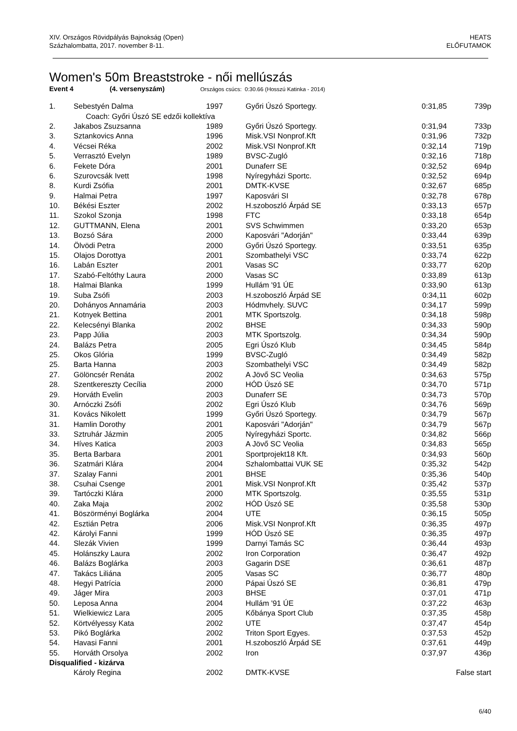XIV. Országos Rövidpályás Bajnokság (Open)
Százhalombatta, 2017. november 8-11.
HEATS
ELŐFUTAMOK
Women's 50m Breaststroke - női mellúszás
Event 4 (4. versenyszám) Országos csúcs: 0:30.66 (Hosszú Katinka - 2014)
| 1. | Sebestyén Dalma | 1997 | Győri Úszó Sportegy. | 0:31,85 | 739p |
| | Coach: Győri Úszó SE edzői kollektíva | | | | |
| 2. | Jakabos Zsuzsanna | 1989 | Győri Úszó Sportegy. | 0:31,94 | 733p |
| 3. | Sztankovics Anna | 1996 | Misk.VSI Nonprof.Kft | 0:31,96 | 732p |
| 4. | Vécsei Réka | 2002 | Misk.VSI Nonprof.Kft | 0:32,14 | 719p |
| 5. | Verrasztó Evelyn | 1989 | BVSC-Zugló | 0:32,16 | 718p |
| 6. | Fekete Dóra | 2001 | Dunaferr SE | 0:32,52 | 694p |
| 6. | Szurovcsák Ivett | 1998 | Nyíregyházi Sportc. | 0:32,52 | 694p |
| 8. | Kurdi Zsófia | 2001 | DMTK-KVSE | 0:32,67 | 685p |
| 9. | Halmai Petra | 1997 | Kaposvári SI | 0:32,78 | 678p |
| 10. | Békési Eszter | 2002 | H.szoboszló Árpád SE | 0:33,13 | 657p |
| 11. | Szokol Szonja | 1998 | FTC | 0:33,18 | 654p |
| 12. | GUTTMANN, Elena | 2001 | SVS Schwimmen | 0:33,20 | 653p |
| 13. | Bozsó Sára | 2000 | Kaposvári "Adorján" | 0:33,44 | 639p |
| 14. | Ölvödi Petra | 2000 | Győri Úszó Sportegy. | 0:33,51 | 635p |
| 15. | Olajos Dorottya | 2001 | Szombathelyi VSC | 0:33,74 | 622p |
| 16. | Labán Eszter | 2001 | Vasas SC | 0:33,77 | 620p |
| 17. | Szabó-Feltóthy Laura | 2000 | Vasas SC | 0:33,89 | 613p |
| 18. | Halmai Blanka | 1999 | Hullám '91 ÚE | 0:33,90 | 613p |
| 19. | Suba Zsófi | 2003 | H.szoboszló Árpád SE | 0:34,11 | 602p |
| 20. | Dohányos Annamária | 2003 | Hódmvhely. SUVC | 0:34,17 | 599p |
| 21. | Kotnyek Bettina | 2001 | MTK Sportszolg. | 0:34,18 | 598p |
| 22. | Kelecsényi Blanka | 2002 | BHSE | 0:34,33 | 590p |
| 23. | Papp Júlia | 2003 | MTK Sportszolg. | 0:34,34 | 590p |
| 24. | Balázs Petra | 2005 | Egri Úszó Klub | 0:34,45 | 584p |
| 25. | Okos Glória | 1999 | BVSC-Zugló | 0:34,49 | 582p |
| 25. | Barta Hanna | 2003 | Szombathelyi VSC | 0:34,49 | 582p |
| 27. | Gölöncsér Renáta | 2002 | A Jövő SC Veolia | 0:34,63 | 575p |
| 28. | Szentkereszty Cecília | 2000 | HÓD Úszó SE | 0:34,70 | 571p |
| 29. | Horváth Evelin | 2003 | Dunaferr SE | 0:34,73 | 570p |
| 30. | Arnóczki Zsófi | 2002 | Egri Úszó Klub | 0:34,76 | 569p |
| 31. | Kovács Nikolett | 1999 | Győri Úszó Sportegy. | 0:34,79 | 567p |
| 31. | Hamlin Dorothy | 2001 | Kaposvári "Adorján" | 0:34,79 | 567p |
| 33. | Sztruhár Jázmin | 2005 | Nyíregyházi Sportc. | 0:34,82 | 566p |
| 34. | Híves Katica | 2003 | A Jövő SC Veolia | 0:34,83 | 565p |
| 35. | Berta Barbara | 2001 | Sportprojekt18 Kft. | 0:34,93 | 560p |
| 36. | Szatmári Klára | 2004 | Szhalombattai VUK SE | 0:35,32 | 542p |
| 37. | Szalay Fanni | 2001 | BHSE | 0:35,36 | 540p |
| 38. | Csuhai Csenge | 2001 | Misk.VSI Nonprof.Kft | 0:35,42 | 537p |
| 39. | Tartóczki Klára | 2000 | MTK Sportszolg. | 0:35,55 | 531p |
| 40. | Zaka Maja | 2002 | HÓD Úszó SE | 0:35,58 | 530p |
| 41. | Böszörményi Boglárka | 2004 | UTE | 0:36,15 | 505p |
| 42. | Esztián Petra | 2006 | Misk.VSI Nonprof.Kft | 0:36,35 | 497p |
| 42. | Károlyi Fanni | 1999 | HÓD Úszó SE | 0:36,35 | 497p |
| 44. | Slezák Vivien | 1999 | Darnyi Tamás SC | 0:36,44 | 493p |
| 45. | Holánszky Laura | 2002 | Iron Corporation | 0:36,47 | 492p |
| 46. | Balázs Boglárka | 2003 | Gagarin DSE | 0:36,61 | 487p |
| 47. | Takács Liliána | 2005 | Vasas SC | 0:36,77 | 480p |
| 48. | Hegyi Patrícia | 2000 | Pápai Úszó SE | 0:36,81 | 479p |
| 49. | Jáger Mira | 2003 | BHSE | 0:37,01 | 471p |
| 50. | Leposa Anna | 2004 | Hullám '91 ÚE | 0:37,22 | 463p |
| 51. | Wielkiewicz Lara | 2005 | Kőbánya Sport Club | 0:37,35 | 458p |
| 52. | Körtvélyessy Kata | 2002 | UTE | 0:37,47 | 454p |
| 53. | Pikó Boglárka | 2002 | Triton Sport Egyes. | 0:37,53 | 452p |
| 54. | Havasi Fanni | 2001 | H.szoboszló Árpád SE | 0:37,61 | 449p |
| 55. | Horváth Orsolya | 2002 | Iron | 0:37,97 | 436p |
| Disqualified - kizárva | | | | | |
| | Károly Regina | 2002 | DMTK-KVSE | | False start |
6/40